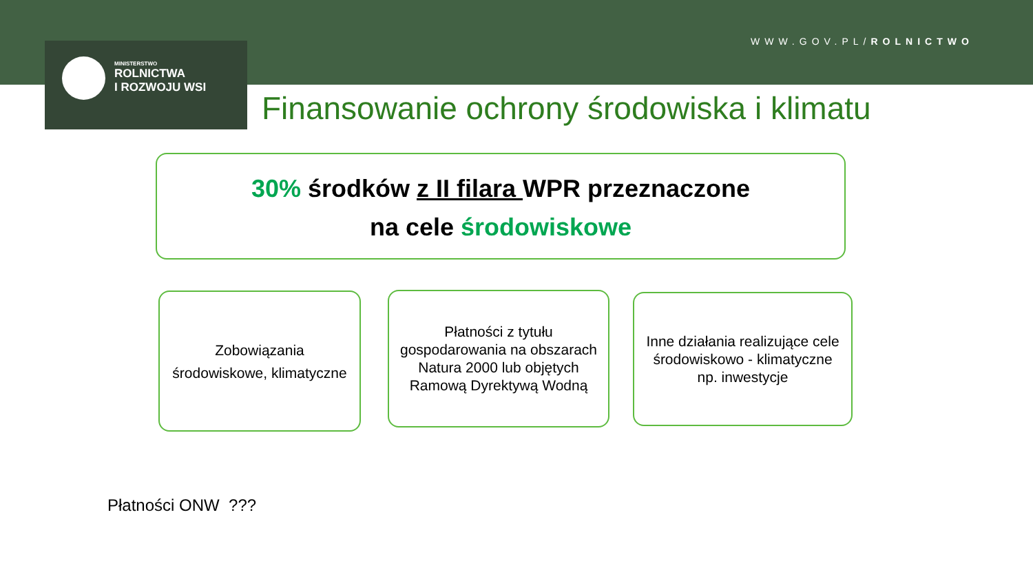MINISTERSTWO
ROLNICTWA
I ROZWOJU WSI
WWW.GOV.PL/ROLNICTWO
Finansowanie ochrony środowiska i klimatu
30% środków z II filara WPR przeznaczone
na cele środowiskowe
Zobowiązania
środowiskowe, klimatyczne
Płatności z tytułu gospodarowania na obszarach Natura 2000 lub objętych Ramową Dyrektywą Wodną
Inne działania realizujące cele środowiskowo - klimatyczne np. inwestycje
Płatności ONW ???